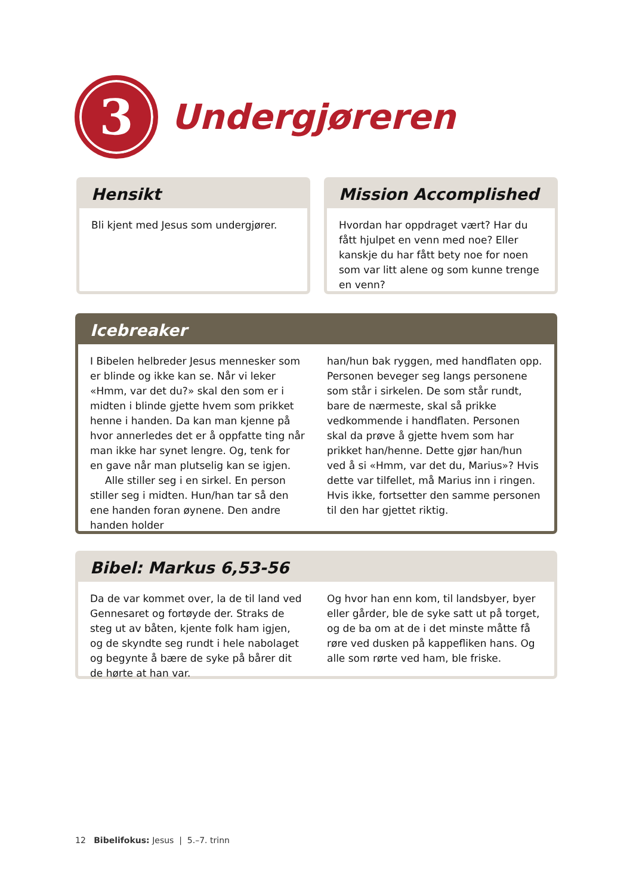3
Undergjøreren
Hensikt
Bli kjent med Jesus som undergjører.
Mission Accomplished
Hvordan har oppdraget vært? Har du fått hjulpet en venn med noe? Eller kanskje du har fått bety noe for noen som var litt alene og som kunne trenge en venn?
Icebreaker
I Bibelen helbreder Jesus mennesker som er blinde og ikke kan se. Når vi leker «Hmm, var det du?» skal den som er i midten i blinde gjette hvem som prikket henne i handen. Da kan man kjenne på hvor annerledes det er å oppfatte ting når man ikke har synet lengre. Og, tenk for en gave når man plutselig kan se igjen.
Alle stiller seg i en sirkel. En person stiller seg i midten. Hun/han tar så den ene han­den foran øynene. Den andre handen holder
han/hun bak ryggen, med handflaten opp. Personen beveger seg langs personene som står i sirkelen. De som står rundt, bare de nærmeste, skal så prikke vedkommende i handflaten. Personen skal da prøve å gjette hvem som har prikket han/henne. Dette gjør han/hun ved å si «Hmm, var det du, Marius»? Hvis dette var tilfellet, må Marius inn i ringen. Hvis ikke, fortsetter den samme personen til den har gjettet riktig.
Bibel: Markus 6,53-56
Da de var kommet over, la de til land ved Gennesaret og fortøyde der. Straks de steg ut av båten, kjente folk ham igjen, og de skynd­te seg rundt i hele nabolaget og begynte å bære de syke på bårer dit de hørte at han var.
Og hvor han enn kom, til landsbyer, byer eller gårder, ble de syke satt ut på torget, og de ba om at de i det minste måtte få røre ved dusken på kappefliken hans. Og alle som rørte ved ham, ble friske.
12 Bibelifokus: Jesus | 5.–7. trinn